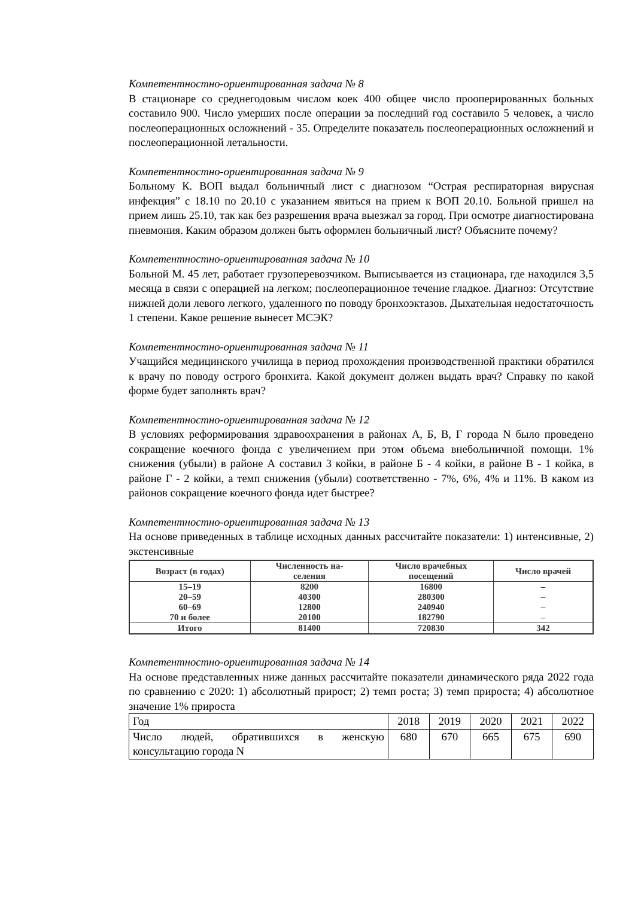Компетентностно-ориентированная задача № 8
В стационаре со среднегодовым числом коек 400 общее число прооперированных больных составило 900. Число умерших после операции за последний год составило 5 человек, а число послеоперационных осложнений - 35. Определите показатель послеоперационных осложнений и послеоперационной летальности.
Компетентностно-ориентированная задача № 9
Больному К. ВОП выдал больничный лист с диагнозом “Острая респираторная вирусная инфекция” с 18.10 по 20.10 с указанием явиться на прием к ВОП 20.10. Больной пришел на прием лишь 25.10, так как без разрешения врача выезжал за город. При осмотре диагностирована пневмония. Каким образом должен быть оформлен больничный лист? Объясните почему?
Компетентностно-ориентированная задача № 10
Больной М. 45 лет, работает грузоперевозчиком. Выписывается из стационара, где находился 3,5 месяца в связи с операцией на легком; послеоперационное течение гладкое. Диагноз: Отсутствие нижней доли левого легкого, удаленного по поводу бронхоэктазов. Дыхательная недостаточность 1 степени. Какое решение вынесет МСЭК?
Компетентностно-ориентированная задача № 11
Учащийся медицинского училища в период прохождения производственной практики обратился к врачу по поводу острого бронхита. Какой документ должен выдать врач? Справку по какой форме будет заполнять врач?
Компетентностно-ориентированная задача № 12
В условиях реформирования здравоохранения в районах А, Б, В, Г города N было проведено сокращение коечного фонда с увеличением при этом объема внебольничной помощи. 1% снижения (убыли) в районе А составил 3 койки, в районе Б - 4 койки, в районе В - 1 койка, в районе Г - 2 койки, а темп снижения (убыли) соответственно - 7%, 6%, 4% и 11%. В каком из районов сокращение коечного фонда идет быстрее?
Компетентностно-ориентированная задача № 13
На основе приведенных в таблице исходных данных рассчитайте показатели: 1) интенсивные, 2) экстенсивные
| Возраст (в годах) | Численность на- селения | Число врачебных посещений | Число врачей |
| --- | --- | --- | --- |
| 15–19 | 8200 | 16800 | – |
| 20–59 | 40300 | 280300 | – |
| 60–69 | 12800 | 240940 | – |
| 70 и более | 20100 | 182790 | – |
| Итого | 81400 | 720830 | 342 |
Компетентностно-ориентированная задача № 14
На основе представленных ниже данных рассчитайте показатели динамического ряда 2022 года по сравнению с 2020: 1) абсолютный прирост; 2) темп роста; 3) темп прироста; 4) абсолютное значение 1% прироста
| Год | 2018 | 2019 | 2020 | 2021 | 2022 |
| Число людей, обратившихся в женскую консультацию города N | 680 | 670 | 665 | 675 | 690 |